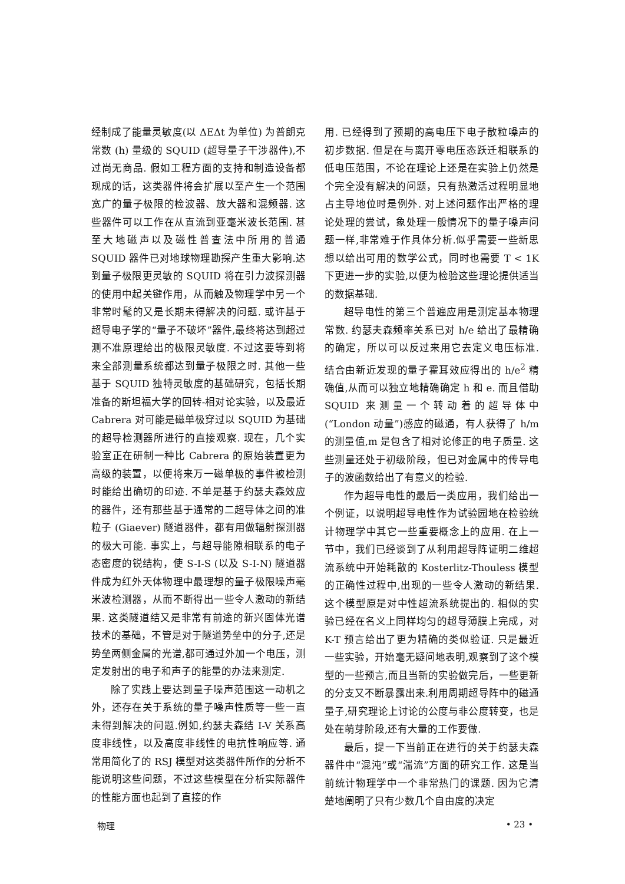经制成了能量灵敏度(以 ΔEΔt 为单位) 为普朗克常数 (h) 量级的 SQUID (超导量子干涉器件),不过尚无商品. 假如工程方面的支持和制造设备都现成的话，这类器件将会扩展以至产生一个范围宽广的量子极限的检波器、放大器和混频器. 这些器件可以工作在从直流到亚毫米波长范围. 甚至大地磁声以及磁性普查法中所用的普通 SQUID 器件已对地球物理勘探产生重大影响.达到量子极限更灵敏的 SQUID 将在引力波探测器的使用中起关键作用，从而触及物理学中另一个非常时髦的又是长期未得解决的问题. 或许基于超导电子学的“量子不破坏”器件,最终将达到超过测不准原理给出的极限灵敏度. 不过这要等到将来全部测量系统都达到量子极限之时. 其他一些基于 SQUID 独特灵敏度的基础研究，包括长期准备的斯坦福大学的回转-相对论实验，以及最近 Cabrera 对可能是磁单极穿过以 SQUID 为基础的超导检测器所进行的直接观察. 现在，几个实验室正在研制一种比 Cabrera 的原始装置更为高级的装置，以便将来万一磁单极的事件被检测时能给出确切的印迹. 不单是基于约瑟夫森效应的器件，还有那些基于通常的二超导体之间的准粒子 (Giaever) 隧道器件，都有用做辐射探测器的极大可能. 事实上，与超导能隙相联系的电子态密度的锐结构，使 S-I-S (以及 S-I-N) 隧道器件成为红外天体物理中最理想的量子极限噪声毫米波检测器，从而不断得出一些令人激动的新结果. 这类隧道结又是非常有前途的新兴固体光谱技术的基础，不管是对于隧道势垒中的分子,还是势垒两侧金属的光谱,都可通过外加一个电压，测定发射出的电子和声子的能量的办法来测定.
除了实践上要达到量子噪声范围这一动机之外，还存在关于系统的量子噪声性质等一些一直未得到解决的问题.例如,约瑟夫森结 I-V 关系高度非线性，以及高度非线性的电抗性响应等. 通常用简化了的 RSJ 模型对这类器件所作的分析不能说明这些问题，不过这些模型在分析实际器件的性能方面也起到了直接的作
用. 已经得到了预期的高电压下电子散粒噪声的初步数据. 但是在与离开零电压态跃迁相联系的低电压范围，不论在理论上还是在实验上仍然是个完全没有解决的问题，只有热激活过程明显地占主导地位时是例外. 对上述问题作出严格的理论处理的尝试，象处理一般情况下的量子噪声问题一样,非常难于作具体分析.似乎需要一些新思想以给出可用的数学公式，同时也需要 T < 1K 下更进一步的实验,以便为检验这些理论提供适当的数据基础.
超导电性的第三个普遍应用是测定基本物理常数. 约瑟夫森频率关系已对 h/e 给出了最精确的确定，所以可以反过来用它去定义电压标准. 结合由新近发现的量子霍耳效应得出的 h/e<sup>2</sup> 精确值,从而可以独立地精确确定 h 和 e. 而且借助 SQUID 来测量一个转动着的超导体中 (“London 动量”)感应的磁通，有人获得了 h/m 的测量值,m 是包含了相对论修正的电子质量. 这些测量还处于初级阶段，但已对金属中的传导电子的波函数给出了有意义的检验.
作为超导电性的最后一类应用，我们给出一个例证，以说明超导电性作为试验园地在检验统计物理学中其它一些重要概念上的应用. 在上一节中，我们已经谈到了从利用超导阵证明二维超流系统中开始耗散的 Kosterlitz-Thouless 模型的正确性过程中,出现的一些令人激动的新结果. 这个模型原是对中性超流系统提出的. 相似的实验已经在名义上同样均匀的超导薄膜上完成，对 K-T 预言给出了更为精确的类似验证. 只是最近一些实验，开始毫无疑问地表明,观察到了这个模型的一些预言,而且当新的实验做完后，一些更新的分支又不断暴露出来.利用周期超导阵中的磁通量子,研究理论上讨论的公度与非公度转变，也是处在萌芽阶段,还有大量的工作要做.
最后，提一下当前正在进行的关于约瑟夫森器件中“混沌”或“湍流”方面的研究工作. 这是当前统计物理学中一个非常热门的课题. 因为它清楚地阐明了只有少数几个自由度的决定
物理 • 23 •